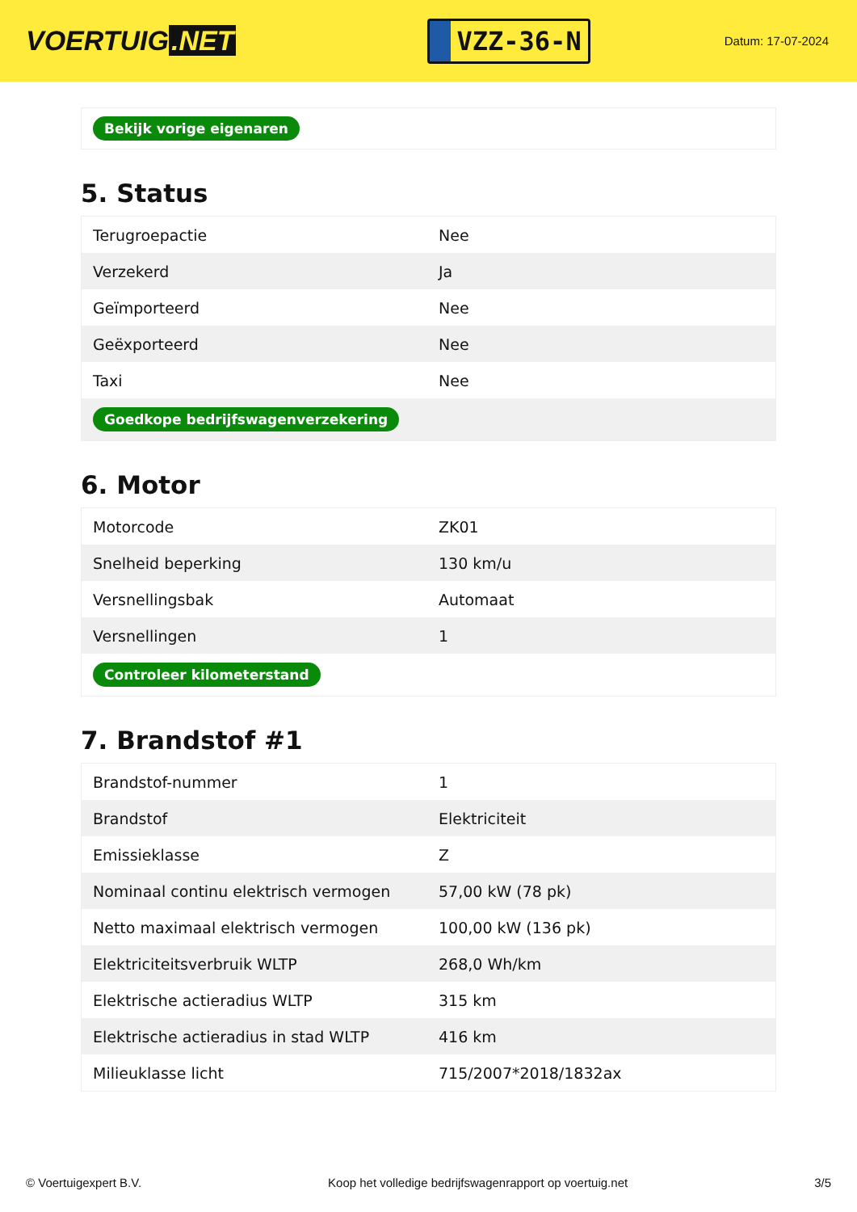VOERTUIG.NET
VZZ-36-N
Datum: 17-07-2024
| Bekijk vorige eigenaren |
5. Status
| Terugroepactie | Nee |
| Verzekerd | Ja |
| Geïmporteerd | Nee |
| Geëxporteerd | Nee |
| Taxi | Nee |
| Goedkope bedrijfswagenverzekering | |
6. Motor
| Motorcode | ZK01 |
| Snelheid beperking | 130 km/u |
| Versnellingsbak | Automaat |
| Versnellingen | 1 |
| Controleer kilometerstand | |
7. Brandstof #1
| Brandstof-nummer | 1 |
| Brandstof | Elektriciteit |
| Emissieklasse | Z |
| Nominaal continu elektrisch vermogen | 57,00 kW (78 pk) |
| Netto maximaal elektrisch vermogen | 100,00 kW (136 pk) |
| Elektriciteitsverbruik WLTP | 268,0 Wh/km |
| Elektrische actieradius WLTP | 315 km |
| Elektrische actieradius in stad WLTP | 416 km |
| Milieuklasse licht | 715/2007*2018/1832ax |
© Voertuigexpert B.V. Koop het volledige bedrijfswagenrapport op voertuig.net 3/5